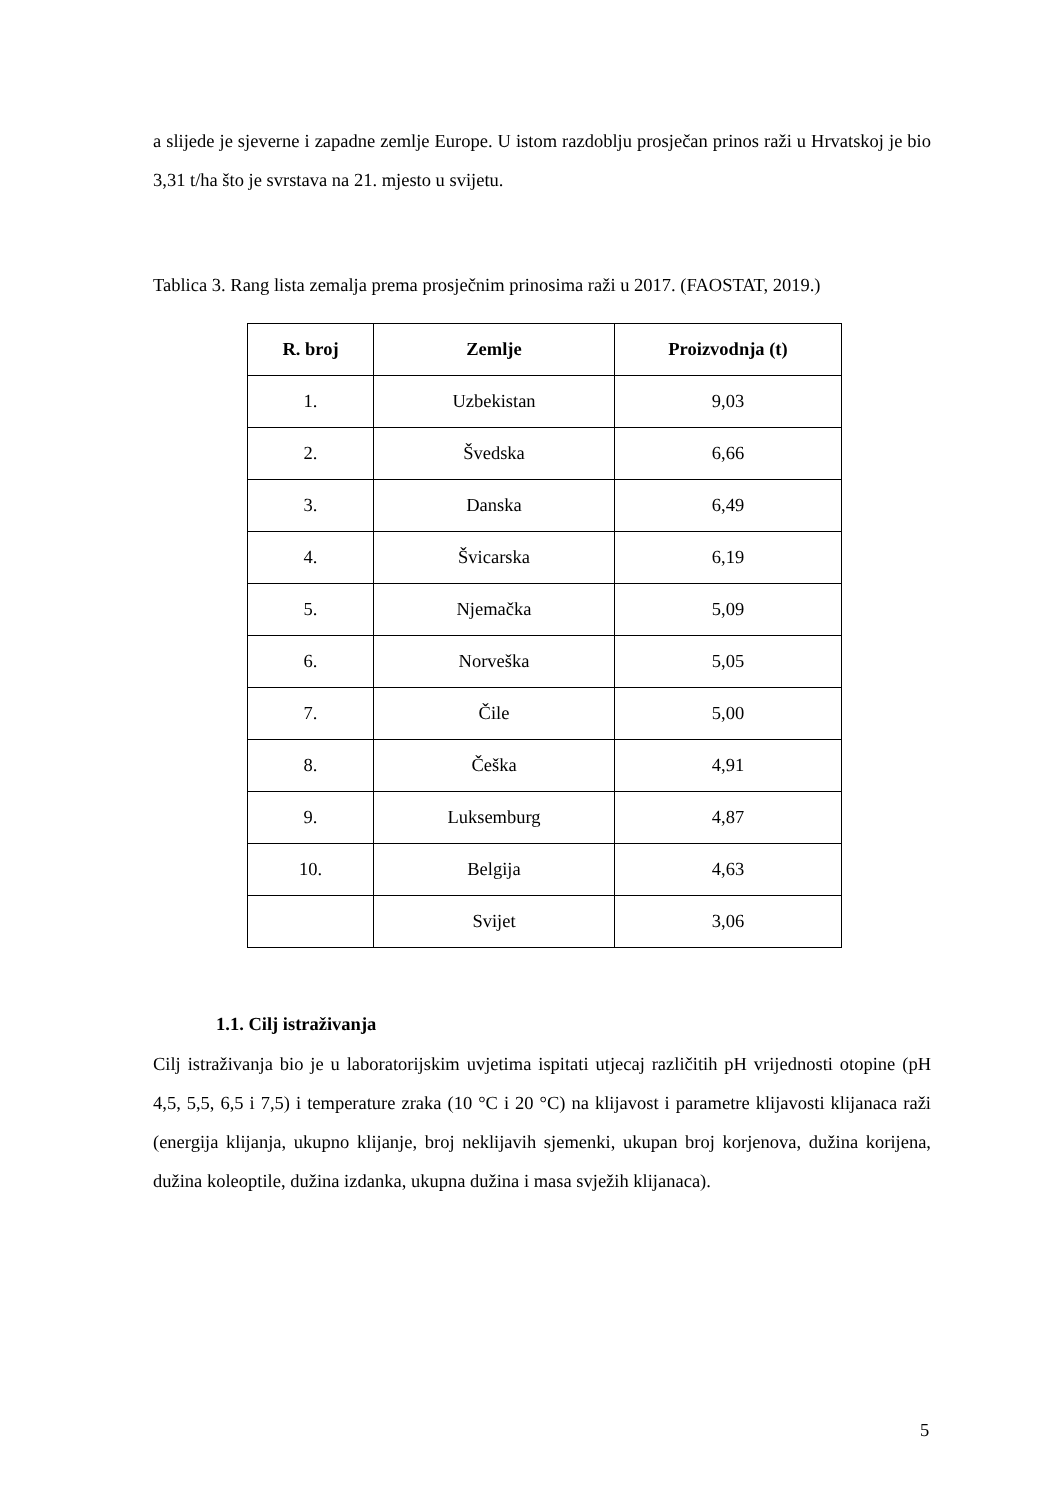a slijede je sjeverne i zapadne zemlje Europe. U istom razdoblju prosječan prinos raži u Hrvatskoj je bio 3,31 t/ha što je svrstava na 21. mjesto u svijetu.
Tablica 3. Rang lista zemalja prema prosječnim prinosima raži u 2017. (FAOSTAT, 2019.)
| R. broj | Zemlje | Proizvodnja (t) |
| --- | --- | --- |
| 1. | Uzbekistan | 9,03 |
| 2. | Švedska | 6,66 |
| 3. | Danska | 6,49 |
| 4. | Švicarska | 6,19 |
| 5. | Njemačka | 5,09 |
| 6. | Norveška | 5,05 |
| 7. | Čile | 5,00 |
| 8. | Češka | 4,91 |
| 9. | Luksemburg | 4,87 |
| 10. | Belgija | 4,63 |
| | Svijet | 3,06 |
1.1. Cilj istraživanja
Cilj istraživanja bio je u laboratorijskim uvjetima ispitati utjecaj različitih pH vrijednosti otopine (pH 4,5, 5,5, 6,5 i 7,5) i temperature zraka (10 °C i 20 °C) na klijavost i parametre klijavosti klijanaca raži (energija klijanja, ukupno klijanje, broj neklijavih sjemenki, ukupan broj korjenova, dužina korijena, dužina koleoptile, dužina izdanka, ukupna dužina i masa svježih klijanaca).
5